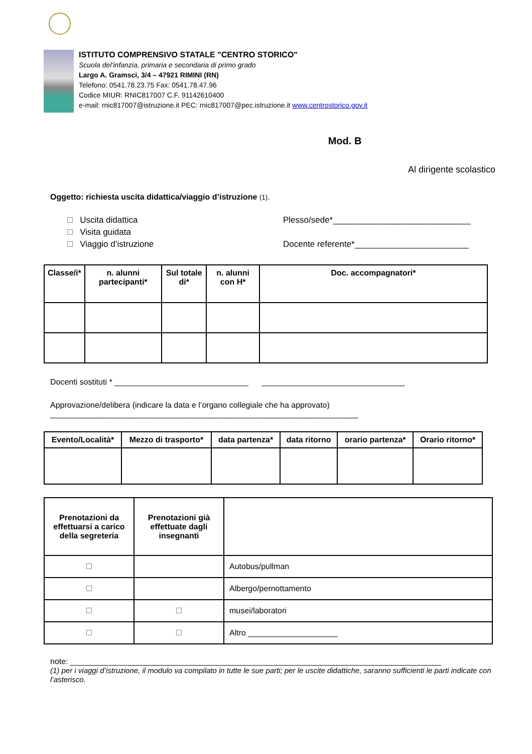ISTITUTO COMPRENSIVO STATALE "CENTRO STORICO"
Scuola del’infanzia, primaria e secondaria di primo grado
Largo A. Gramsci, 3/4 – 47921 RIMINI (RN)
Telefono: 0541.78.23.75 Fax: 0541.78.47.96
Codice MIUR: RNIC817007 C.F. 91142610400
e-mail: rnic817007@istruzione.it PEC: rnic817007@pec.istruzione.it www.centrostorico.gov.it
Mod. B
Al dirigente scolastico
Oggetto: richiesta uscita didattica/viaggio d’istruzione (1).
Uscita didattica
Visita guidata
Viaggio d’istruzione
Plesso/sede*_____________________________
Docente referente*________________________
| Classe/i* | n. alunni partecipanti* | Sul totale di* | n. alunni con H* | Doc. accompagnatori* |
| --- | --- | --- | --- | --- |
Docenti sostituti * ______________________________ ________________________________
Approvazione/delibera (indicare la data e l’organo collegiale che ha approvato)
_____________________________________________________________________
| Evento/Località* | Mezzo di trasporto* | data partenza* | data ritorno | orario partenza* | Orario ritorno* |
| --- | --- | --- | --- | --- | --- |
| Prenotazioni da effettuarsi a carico della segreteria | Prenotazioni già effettuate dagli insegnanti | |
| | | Autobus/pullman |
| | | Albergo/pernottamento |
| | | musei/laboratori |
| | | Altro ____________________ |
note: ___________________________________________________________________________________
(1) per i viaggi d’istruzione, il modulo va compilato in tutte le sue parti; per le uscite didattiche, saranno sufficienti le parti indicate con l’asterisco.